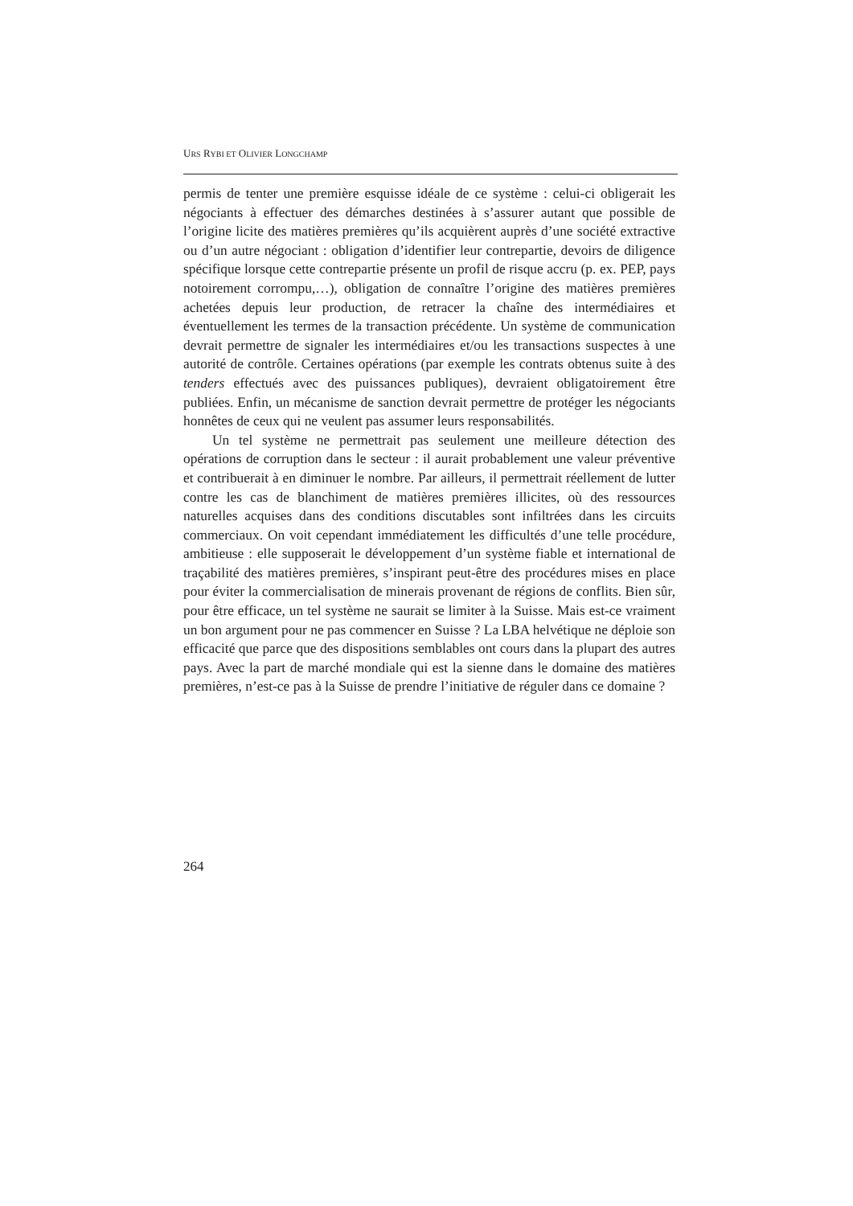URS RYBI ET OLIVIER LONGCHAMP
permis de tenter une première esquisse idéale de ce système : celui-ci obligerait les négociants à effectuer des démarches destinées à s’assurer autant que possible de l’origine licite des matières premières qu’ils acquièrent auprès d’une société extractive ou d’un autre négociant : obligation d’identifier leur contrepartie, devoirs de diligence spécifique lorsque cette contrepartie présente un profil de risque accru (p. ex. PEP, pays notoirement corrompu,…), obligation de connaître l’origine des matières premières achetées depuis leur production, de retracer la chaîne des intermédiaires et éventuellement les termes de la transaction précédente. Un système de communication devrait permettre de signaler les intermédiaires et/ou les transactions suspectes à une autorité de contrôle. Certaines opérations (par exemple les contrats obtenus suite à des tenders effectués avec des puissances publiques), devraient obligatoirement être publiées. Enfin, un mécanisme de sanction devrait permettre de protéger les négociants honnêtes de ceux qui ne veulent pas assumer leurs responsabilités.
Un tel système ne permettrait pas seulement une meilleure détection des opérations de corruption dans le secteur : il aurait probablement une valeur préventive et contribuerait à en diminuer le nombre. Par ailleurs, il permettrait réellement de lutter contre les cas de blanchiment de matières premières illicites, où des ressources naturelles acquises dans des conditions discutables sont infiltrées dans les circuits commerciaux. On voit cependant immédiatement les difficultés d’une telle procédure, ambitieuse : elle supposerait le développement d’un système fiable et international de traçabilité des matières premières, s’inspirant peut-être des procédures mises en place pour éviter la commercialisation de minerais provenant de régions de conflits. Bien sûr, pour être efficace, un tel système ne saurait se limiter à la Suisse. Mais est-ce vraiment un bon argument pour ne pas commencer en Suisse ? La LBA helvétique ne déploie son efficacité que parce que des dispositions semblables ont cours dans la plupart des autres pays. Avec la part de marché mondiale qui est la sienne dans le domaine des matières premières, n’est-ce pas à la Suisse de prendre l’initiative de réguler dans ce domaine ?
264